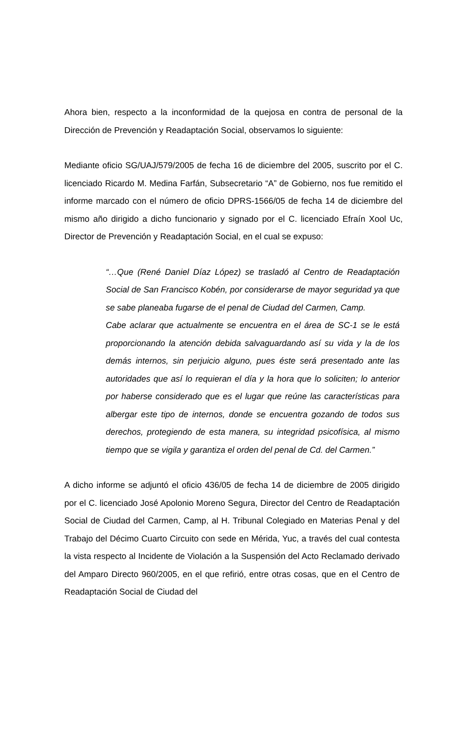Ahora bien, respecto a la inconformidad de la quejosa en contra de personal de la Dirección de Prevención y Readaptación Social, observamos lo siguiente:
Mediante oficio SG/UAJ/579/2005 de fecha 16 de diciembre del 2005, suscrito por el C. licenciado Ricardo M. Medina Farfán, Subsecretario “A” de Gobierno, nos fue remitido el informe marcado con el número de oficio DPRS-1566/05 de fecha 14 de diciembre del mismo año dirigido a dicho funcionario y signado por el C. licenciado Efraín Xool Uc, Director de Prevención y Readaptación Social, en el cual se expuso:
“…Que (René Daniel Díaz López) se trasladó al Centro de Readaptación Social de San Francisco Kobén, por considerarse de mayor seguridad ya que se sabe planeaba fugarse de el penal de Ciudad del Carmen, Camp.
Cabe aclarar que actualmente se encuentra en el área de SC-1 se le está proporcionando la atención debida salvaguardando así su vida y la de los demás internos, sin perjuicio alguno, pues éste será presentado ante las autoridades que así lo requieran el día y la hora que lo soliciten; lo anterior por haberse considerado que es el lugar que reúne las características para albergar este tipo de internos, donde se encuentra gozando de todos sus derechos, protegiendo de esta manera, su integridad psicofísica, al mismo tiempo que se vigila y garantiza el orden del penal de Cd. del Carmen.”
A dicho informe se adjuntó el oficio 436/05 de fecha 14 de diciembre de 2005 dirigido por el C. licenciado José Apolonio Moreno Segura, Director del Centro de Readaptación Social de Ciudad del Carmen, Camp, al H. Tribunal Colegiado en Materias Penal y del Trabajo del Décimo Cuarto Circuito con sede en Mérida, Yuc, a través del cual contesta la vista respecto al Incidente de Violación a la Suspensión del Acto Reclamado derivado del Amparo Directo 960/2005, en el que refirió, entre otras cosas, que en el Centro de Readaptación Social de Ciudad del